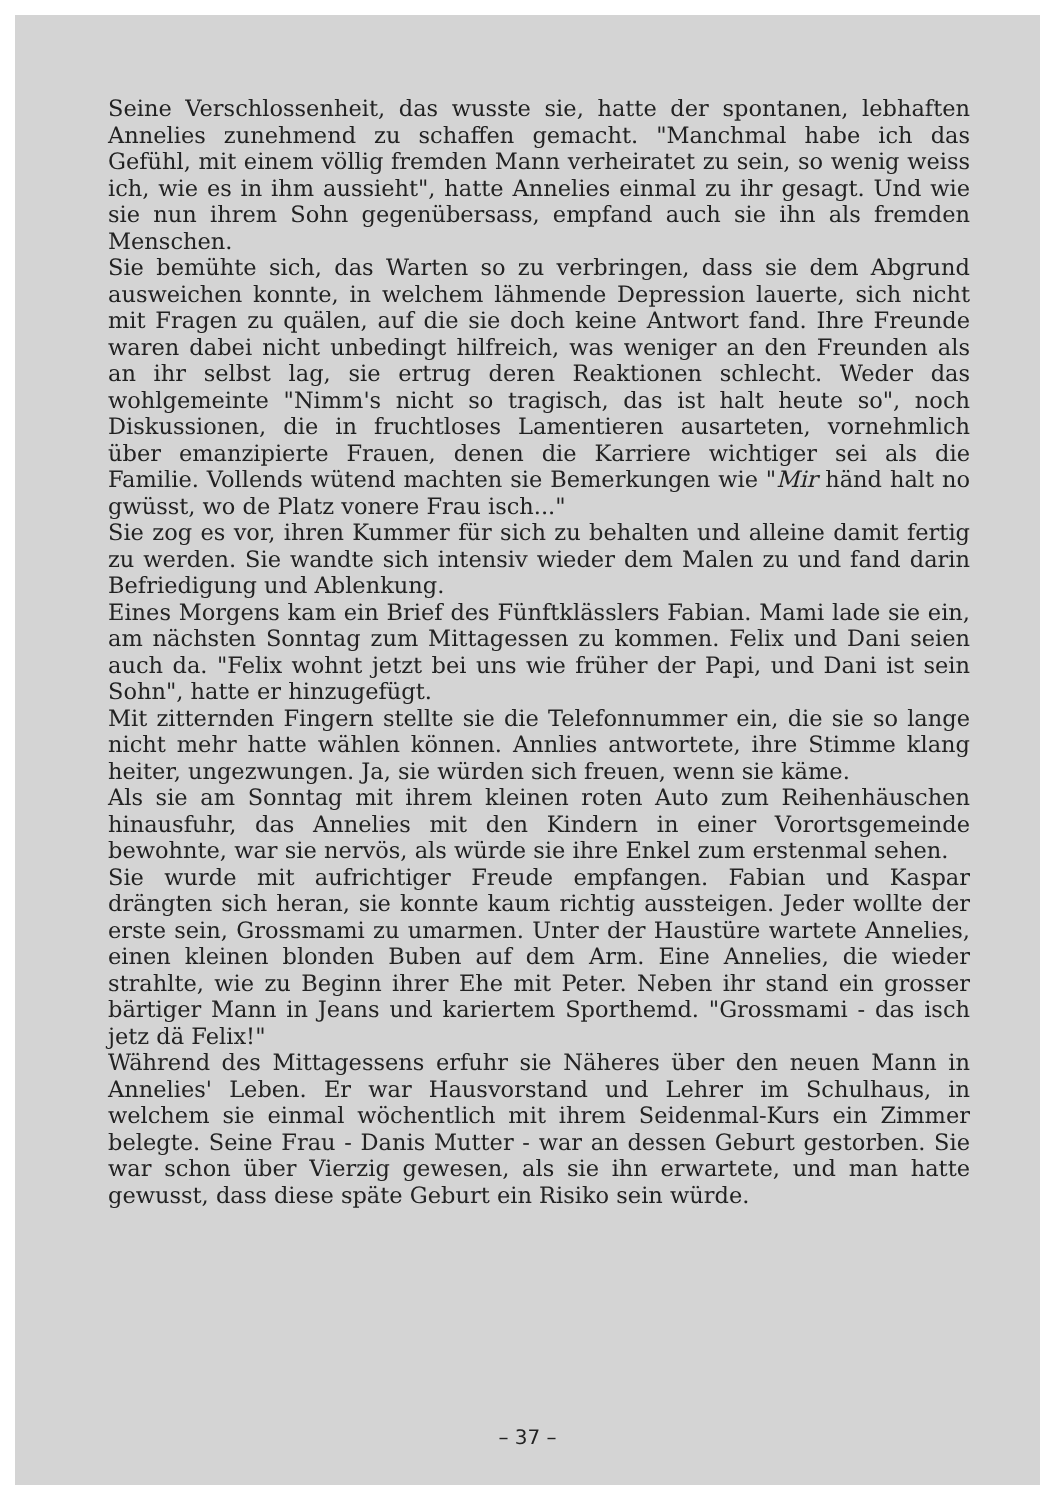Seine Verschlossenheit, das wusste sie, hatte der spontanen, leb­haften Annelies zunehmend zu schaffen gemacht. "Manchmal habe ich das Gefühl, mit einem völlig fremden Mann verheiratet zu sein, so wenig weiss ich, wie es in ihm aussieht", hatte Anne­lies einmal zu ihr gesagt. Und wie sie nun ihrem Sohn gegenüber­sass, empfand auch sie ihn als fremden Menschen.
Sie bemühte sich, das Warten so zu verbringen, dass sie dem Ab­grund ausweichen konnte, in welchem lähmende Depression lau­erte, sich nicht mit Fragen zu quälen, auf die sie doch keine Ant­wort fand. Ihre Freunde waren dabei nicht unbedingt hilfreich, was weniger an den Freunden als an ihr selbst lag, sie ertrug de­ren Reaktionen schlecht. Weder das wohlgemeinte "Nimm's nicht so tragisch, das ist halt heute so", noch Diskussionen, die in fruchtloses Lamentieren ausarteten, vornehmlich über emanzi­pierte Frauen, denen die Karriere wichtiger sei als die Familie. Vollends wütend machten sie Bemerkungen wie "Mir händ halt no gwüsst, wo de Platz vonere Frau isch..."
Sie zog es vor, ihren Kummer für sich zu behalten und alleine da­mit fertig zu werden. Sie wandte sich intensiv wieder dem Malen zu und fand darin Befriedigung und Ablenkung.
Eines Morgens kam ein Brief des Fünftklässlers Fabian. Mami lade sie ein, am nächsten Sonntag zum Mittagessen zu kommen. Felix und Dani seien auch da. "Felix wohnt jetzt bei uns wie früher der Papi, und Dani ist sein Sohn", hatte er hinzugefügt.
Mit zitternden Fingern stellte sie die Telefonnummer ein, die sie so lange nicht mehr hatte wählen können. Annlies antwortete, ihre Stimme klang heiter, ungezwungen. Ja, sie würden sich freuen, wenn sie käme.
Als sie am Sonntag mit ihrem kleinen roten Auto zum Reihen­häuschen hinausfuhr, das Annelies mit den Kindern in einer Vor­ortsgemeinde bewohnte, war sie nervös, als würde sie ihre Enkel zum erstenmal sehen.
Sie wurde mit aufrichtiger Freude empfangen. Fabian und Kaspar drängten sich heran, sie konnte kaum richtig aussteigen. Jeder wollte der erste sein, Grossmami zu umarmen. Unter der Haustüre wartete Annelies, einen kleinen blonden Buben auf dem Arm. Eine Annelies, die wieder strahlte, wie zu Beginn ihrer Ehe mit Peter. Neben ihr stand ein grosser bärtiger Mann in Jeans und kariertem Sporthemd. "Grossmami - das isch jetz dä Felix!"
Während des Mittagessens erfuhr sie Näheres über den neuen Mann in Annelies' Leben. Er war Hausvorstand und Lehrer im Schulhaus, in welchem sie einmal wöchentlich mit ihrem Seiden­mal-Kurs ein Zimmer belegte. Seine Frau - Danis Mutter - war an dessen Geburt gestorben. Sie war schon über Vierzig gewesen, als sie ihn erwartete, und man hatte gewusst, dass diese späte Geburt ein Risiko sein würde.
– 37 –